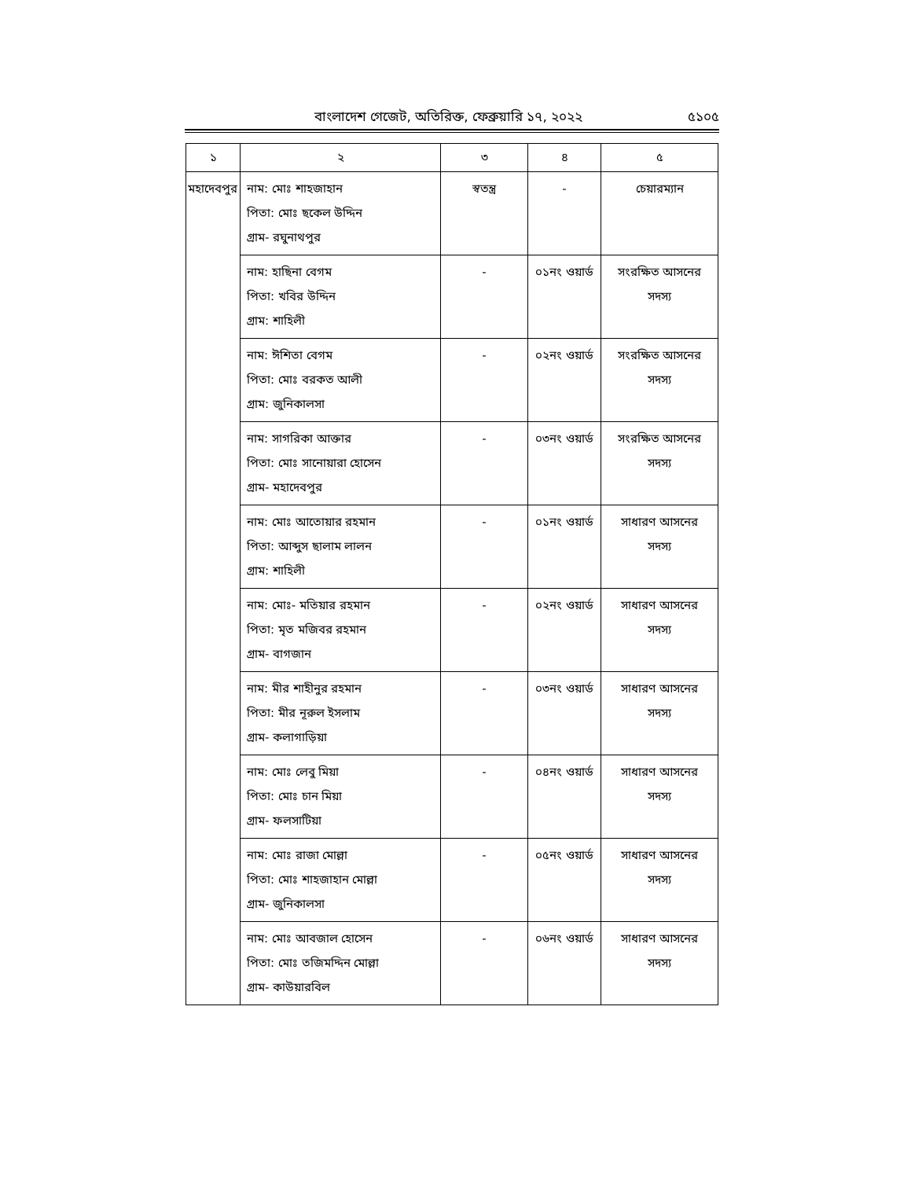বাংলাদেশ গেজেট, অতিরিক্ত, ফেব্রুয়ারি ১৭, ২০২২ ৫১০৫
| ১ | ২ | ৩ | ৪ | ৫ |
| --- | --- | --- | --- | --- |
| মহাদেবপুর | নাম: মোঃ শাহজাহান পিতা: মোঃ ছকেল উদ্দিন গ্রাম- রঘুনাথপুর | স্বতন্ত্র | - | চেয়ারম্যান |
| | নাম: হাছিনা বেগম পিতা: খবির উদ্দিন গ্রাম: শাহিলী | - | ০১নং ওয়ার্ড | সংরক্ষিত আসনের সদস্য |
| | নাম: ঈশিতা বেগম পিতা: মোঃ বরকত আলী গ্রাম: জুনিকালসা | - | ০২নং ওয়ার্ড | সংরক্ষিত আসনের সদস্য |
| | নাম: সাগরিকা আক্তার পিতা: মোঃ সানোয়ারা হোসেন গ্রাম- মহাদেবপুর | - | ০৩নং ওয়ার্ড | সংরক্ষিত আসনের সদস্য |
| | নাম: মোঃ আতোয়ার রহমান পিতা: আব্দুস ছালাম লালন গ্রাম: শাহিলী | - | ০১নং ওয়ার্ড | সাধারণ আসনের সদস্য |
| | নাম: মোঃ- মতিয়ার রহমান পিতা: মৃত মজিবর রহমান গ্রাম- বাগজান | - | ০২নং ওয়ার্ড | সাধারণ আসনের সদস্য |
| | নাম: মীর শাহীনুর রহমান পিতা: মীর নূরুল ইসলাম গ্রাম- কলাগাড়িয়া | - | ০৩নং ওয়ার্ড | সাধারণ আসনের সদস্য |
| | নাম: মোঃ লেবু মিয়া পিতা: মোঃ চান মিয়া গ্রাম- ফলসাটিয়া | - | ০৪নং ওয়ার্ড | সাধারণ আসনের সদস্য |
| | নাম: মোঃ রাজা মোল্লা পিতা: মোঃ শাহজাহান মোল্লা গ্রাম- জুনিকালসা | - | ০৫নং ওয়ার্ড | সাধারণ আসনের সদস্য |
| | নাম: মোঃ আবজাল হোসেন পিতা: মোঃ তজিমদ্দিন মোল্লা গ্রাম- কাউয়ারবিল | - | ০৬নং ওয়ার্ড | সাধারণ আসনের সদস্য |